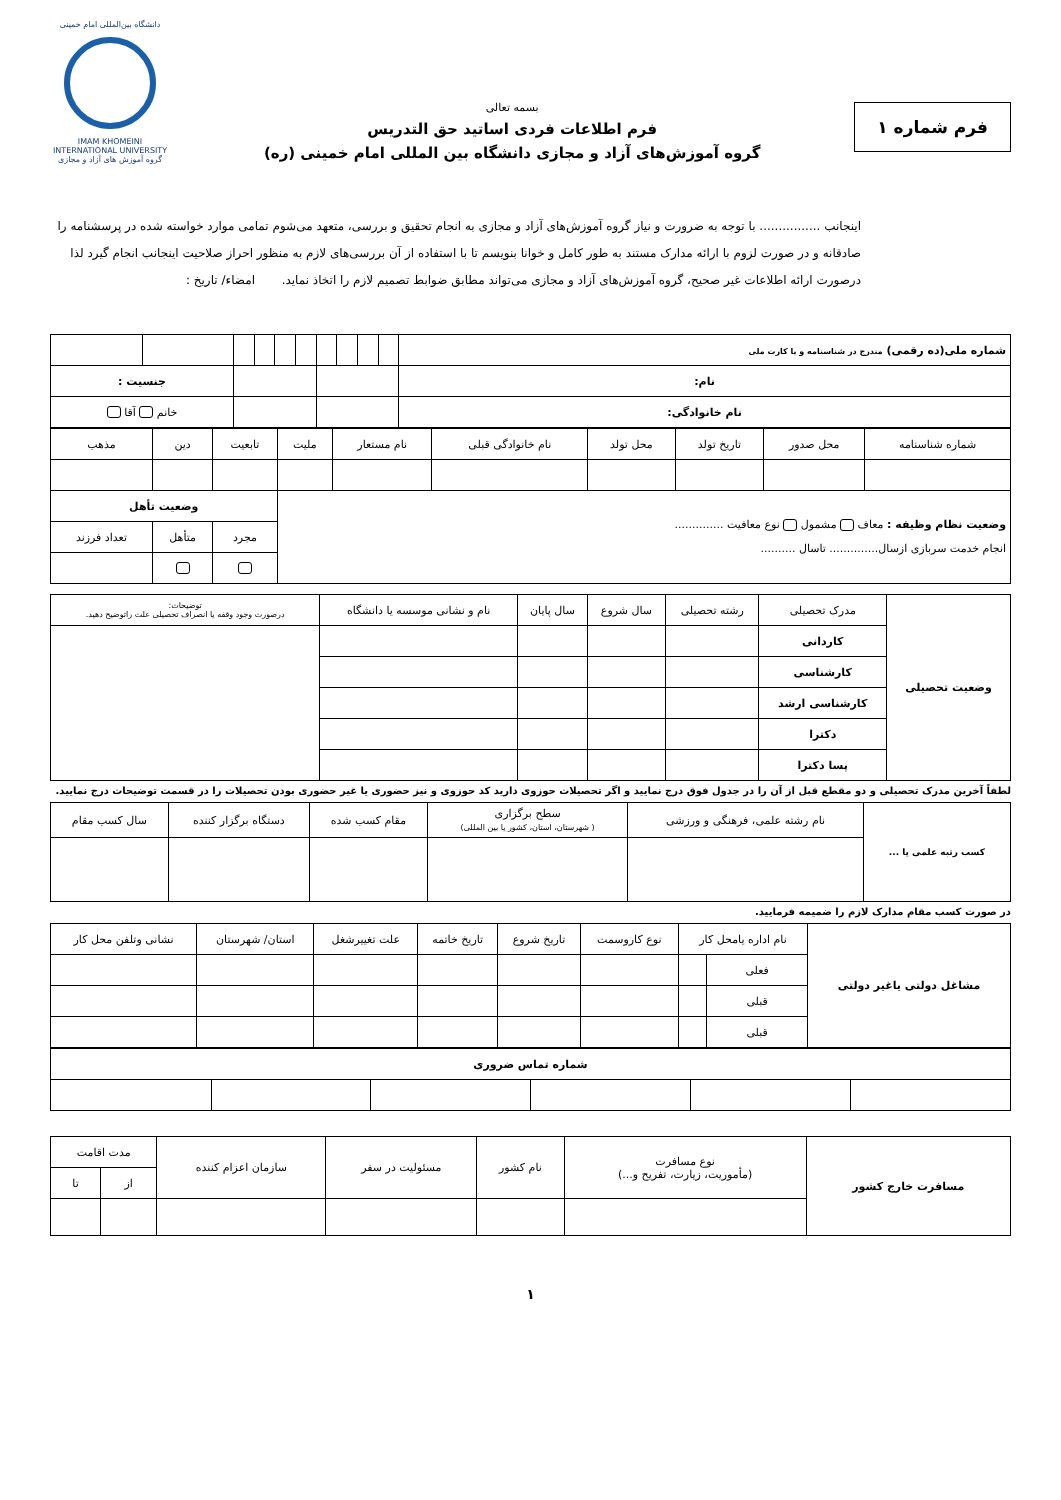فرم شماره ۱
بسمه تعالی
فرم اطلاعات فردی اساتید حق التدریس
گروه آموزش‌های آزاد و مجازی دانشگاه بین المللی امام خمینی (ره)
دانشگاه بین‌المللی امام خمینی
IMAM KHOMEINI INTERNATIONAL UNIVERSITY
گروه آموزش های آزاد و مجازی
اینجانب ................ با توجه به ضرورت و نیاز گروه آموزش‌های آزاد و مجازی به انجام تحقیق و بررسی، متعهد می‌شوم تمامی موارد خواسته شده در پرسشنامه را صادقانه و در صورت لزوم با ارائه مدارک مستند به طور کامل و خوانا بنویسم تا با استفاده از آن بررسی‌های لازم به منظور احراز صلاحیت اینجانب انجام گیرد لذا درصورت ارائه اطلاعات غیر صحیح، گروه آموزش‌های آزاد و مجازی می‌تواند مطابق ضوابط تصمیم لازم را اتخاذ نماید. امضاء/ تاریخ :
| شماره ملی(ده رقمی) مندرج در شناسنامه و یا کارت ملی | | | | | | | | | | | |
| نام: | | | | | | | | | | جنسیت : | |
| نام خانوادگی: | | | | | | | | | | خانم آقا | |
| شماره شناسنامه | محل صدور | تاریخ تولد | محل تولد | نام خانوادگی قبلی | نام مستعار | ملیت | تابعیت | دین | مذهب |
| وضعیت نظام وظیفه : معاف مشمول نوع معافیت .............. انجام خدمت سربازی ازسال.............. تاسال .......... | | | | | | | وضعیت تأهل | | |
| | | | | | | | مجرد | متأهل | تعداد فرزند |
| وضعیت تحصیلی | مدرک تحصیلی | رشته تحصیلی | سال شروع | سال پایان | نام و نشانی موسسه یا دانشگاه | توضیحات: درصورت وجود وقفه یا انصراف تحصیلی علت راتوضیح دهید. |
| | کاردانی | | | | | |
| | کارشناسی | | | | | |
| | کارشناسی ارشد | | | | | |
| | دکترا | | | | | |
| | پسا دکترا | | | | | |
لطفاً آخرین مدرک تحصیلی و دو مقطع قبل از آن را در جدول فوق درج نمایید و اگر تحصیلات حوزوی دارید کد حوزوی و نیز حضوری یا غیر حضوری بودن تحصیلات را در قسمت توضیحات درج نمایید.
| کسب رتبه علمی یا ... | نام رشته علمی، فرهنگی و ورزشی | سطح برگزاری ( شهرستان، استان، کشور یا بین المللی) | مقام کسب شده | دستگاه برگزار کننده | سال کسب مقام |
در صورت کسب مقام مدارک لازم را ضمیمه فرمایید.
| مشاغل دولتی یاغیر دولتی | نام اداره یامحل کار | | نوع کاروسمت | تاریخ شروع | تاریخ خاتمه | علت تغییرشغل | استان/ شهرستان | نشانی وتلفن محل کار |
| | فعلی | | | | | | | |
| | قبلی | | | | | | | |
| | قبلی | | | | | | | |
| شماره تماس ضروری | | | | | |
| مسافرت خارج کشور | نوع مسافرت (مأموریت، زیارت، تفریح و...) | نام کشور | مسئولیت در سفر | سازمان اعزام کننده | مدت اقامت | |
| | | | | | از | تا |
۱